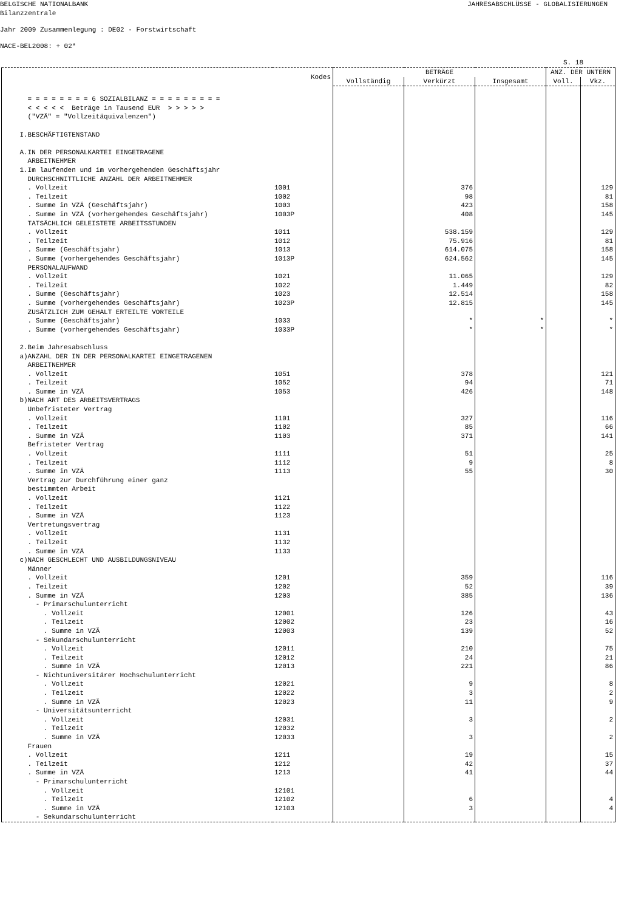BELGISCHE NATIONALBANK JAHRESABSCHLÜSSE - GLOBALISIERUNGEN
Bilanzzentrale
Jahr 2009 Zusammenlegung : DE02 - Forstwirtschaft
NACE-BEL2008: + 02*
S. 18
| | Kodes | BETRÄGE | | | ANZ. DER UNTERN | |
| --- | --- | --- | --- | --- | --- | --- |
| | | Vollständig | Verkürzt | Insgesamt | Voll. | Vkz. |
| = = = = = = = = 6 SOZIALBILANZ = = = = = = = = = | | | | | | |
| < < < < < Beträge in Tausend EUR > > > > > | | | | | | |
| ("VZÄ" = "Vollzeitäquivalenzen") | | | | | | |
| I.BESCHÄFTIGTENSTAND | | | | | | |
| A.IN DER PERSONALKARTEI EINGETRAGENE | | | | | | |
| ARBEITNEHMER | | | | | | |
| 1.Im laufenden und im vorhergehenden Geschäftsjahr | | | | | | |
| DURCHSCHNITTLICHE ANZAHL DER ARBEITNEHMER | | | | | | |
| . Vollzeit | 1001 | | 376 | | | 129 |
| . Teilzeit | 1002 | | 98 | | | 81 |
| . Summe in VZÄ (Geschäftsjahr) | 1003 | | 423 | | | 158 |
| . Summe in VZÄ (vorhergehendes Geschäftsjahr) | 1003P | | 408 | | | 145 |
| TATSÄCHLICH GELEISTETE ARBEITSSTUNDEN | | | | | | |
| . Vollzeit | 1011 | | 538.159 | | | 129 |
| . Teilzeit | 1012 | | 75.916 | | | 81 |
| . Summe (Geschäftsjahr) | 1013 | | 614.075 | | | 158 |
| . Summe (vorhergehendes Geschäftsjahr) | 1013P | | 624.562 | | | 145 |
| PERSONALAUFWAND | | | | | | |
| . Vollzeit | 1021 | | 11.065 | | | 129 |
| . Teilzeit | 1022 | | 1.449 | | | 82 |
| . Summe (Geschäftsjahr) | 1023 | | 12.514 | | | 158 |
| . Summe (vorhergehendes Geschäftsjahr) | 1023P | | 12.815 | | | 145 |
| ZUSÄTZLICH ZUM GEHALT ERTEILTE VORTEILE | | | | | | |
| . Summe (Geschäftsjahr) | 1033 | | * | * | | * |
| . Summe (vorhergehendes Geschäftsjahr) | 1033P | | * | * | | * |
| 2.Beim Jahresabschluss | | | | | | |
| a)ANZAHL DER IN DER PERSONALKARTEI EINGETRAGENEN | | | | | | |
| ARBEITNEHMER | | | | | | |
| . Vollzeit | 1051 | | 378 | | | 121 |
| . Teilzeit | 1052 | | 94 | | | 71 |
| . Summe in VZÄ | 1053 | | 426 | | | 148 |
| b)NACH ART DES ARBEITSVERTRAGS | | | | | | |
| Unbefristeter Vertrag | | | | | | |
| . Vollzeit | 1101 | | 327 | | | 116 |
| . Teilzeit | 1102 | | 85 | | | 66 |
| . Summe in VZÄ | 1103 | | 371 | | | 141 |
| Befristeter Vertrag | | | | | | |
| . Vollzeit | 1111 | | 51 | | | 25 |
| . Teilzeit | 1112 | | 9 | | | 8 |
| . Summe in VZÄ | 1113 | | 55 | | | 30 |
| Vertrag zur Durchführung einer ganz | | | | | | |
| bestimmten Arbeit | | | | | | |
| . Vollzeit | 1121 | | | | | |
| . Teilzeit | 1122 | | | | | |
| . Summe in VZÄ | 1123 | | | | | |
| Vertretungsvertrag | | | | | | |
| . Vollzeit | 1131 | | | | | |
| . Teilzeit | 1132 | | | | | |
| . Summe in VZÄ | 1133 | | | | | |
| c)NACH GESCHLECHT UND AUSBILDUNGSNIVEAU | | | | | | |
| Männer | | | | | | |
| . Vollzeit | 1201 | | 359 | | | 116 |
| . Teilzeit | 1202 | | 52 | | | 39 |
| . Summe in VZÄ | 1203 | | 385 | | | 136 |
| - Primarschulunterricht | | | | | | |
| . Vollzeit | 12001 | | 126 | | | 43 |
| . Teilzeit | 12002 | | 23 | | | 16 |
| . Summe in VZÄ | 12003 | | 139 | | | 52 |
| - Sekundarschulunterricht | | | | | | |
| . Vollzeit | 12011 | | 210 | | | 75 |
| . Teilzeit | 12012 | | 24 | | | 21 |
| . Summe in VZÄ | 12013 | | 221 | | | 86 |
| - Nichtuniversitärer Hochschulunterricht | | | | | | |
| . Vollzeit | 12021 | | 9 | | | 8 |
| . Teilzeit | 12022 | | 3 | | | 2 |
| . Summe in VZÄ | 12023 | | 11 | | | 9 |
| - Universitätsunterricht | | | | | | |
| . Vollzeit | 12031 | | 3 | | | 2 |
| . Teilzeit | 12032 | | | | | |
| . Summe in VZÄ | 12033 | | 3 | | | 2 |
| Frauen | | | | | | |
| . Vollzeit | 1211 | | 19 | | | 15 |
| . Teilzeit | 1212 | | 42 | | | 37 |
| . Summe in VZÄ | 1213 | | 41 | | | 44 |
| - Primarschulunterricht | | | | | | |
| . Vollzeit | 12101 | | | | | |
| . Teilzeit | 12102 | | 6 | | | 4 |
| . Summe in VZÄ | 12103 | | 3 | | | 4 |
| - Sekundarschulunterricht | | | | | | |